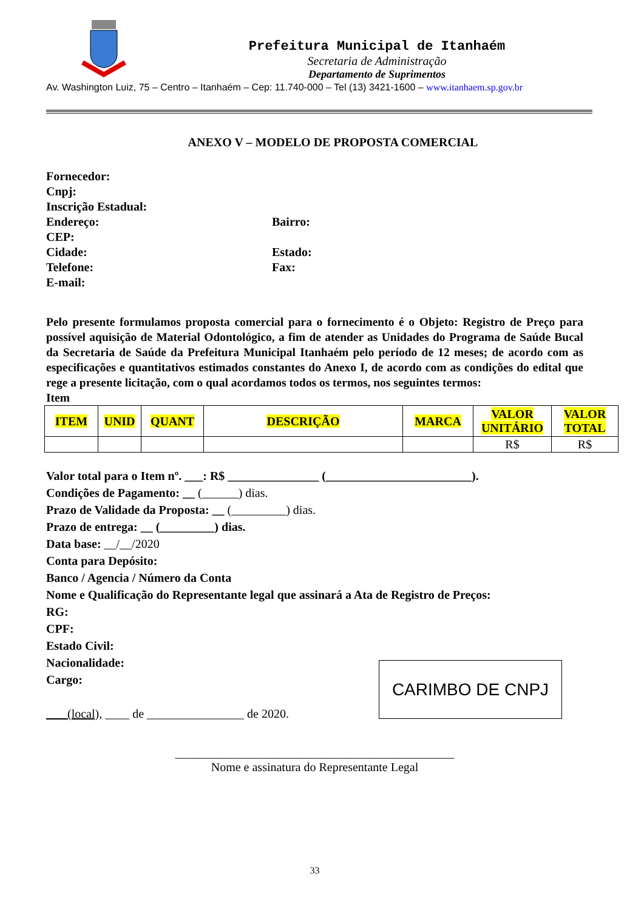Prefeitura Municipal de Itanhaém
Secretaria de Administração
Departamento de Suprimentos
Av. Washington Luiz, 75 – Centro – Itanhaém – Cep: 11.740-000 – Tel (13) 3421-1600 – www.itanhaem.sp.gov.br
ANEXO V – MODELO DE PROPOSTA COMERCIAL
Fornecedor:
Cnpj:
Inscrição Estadual:
Endereço: Bairro:
CEP:
Cidade: Estado:
Telefone: Fax:
E-mail:
Pelo presente formulamos proposta comercial para o fornecimento é o Objeto: Registro de Preço para possível aquisição de Material Odontológico, a fim de atender as Unidades do Programa de Saúde Bucal da Secretaria de Saúde da Prefeitura Municipal Itanhaém pelo período de 12 meses; de acordo com as especificações e quantitativos estimados constantes do Anexo I, de acordo com as condições do edital que rege a presente licitação, com o qual acordamos todos os termos, nos seguintes termos:
Item
| ITEM | UNID | QUANT | DESCRIÇÃO | MARCA | VALOR UNITÁRIO | VALOR TOTAL |
| --- | --- | --- | --- | --- | --- | --- |
| | | | | | R$ | R$ |
Valor total para o Item nº. ___: R$ _______________ (________________________).
Condições de Pagamento: __ (______) dias.
Prazo de Validade da Proposta: __ (_________) dias.
Prazo de entrega: __ (_________) dias.
Data base: __/__/2020
Conta para Depósito:
Banco / Agencia / Número da Conta
Nome e Qualificação do Representante legal que assinará a Ata de Registro de Preços:
RG:
CPF:
Estado Civil:
Nacionalidade:
Cargo:
(local), ____ de ________________ de 2020.
CARIMBO DE CNPJ
______________________________________________
Nome e assinatura do Representante Legal
33